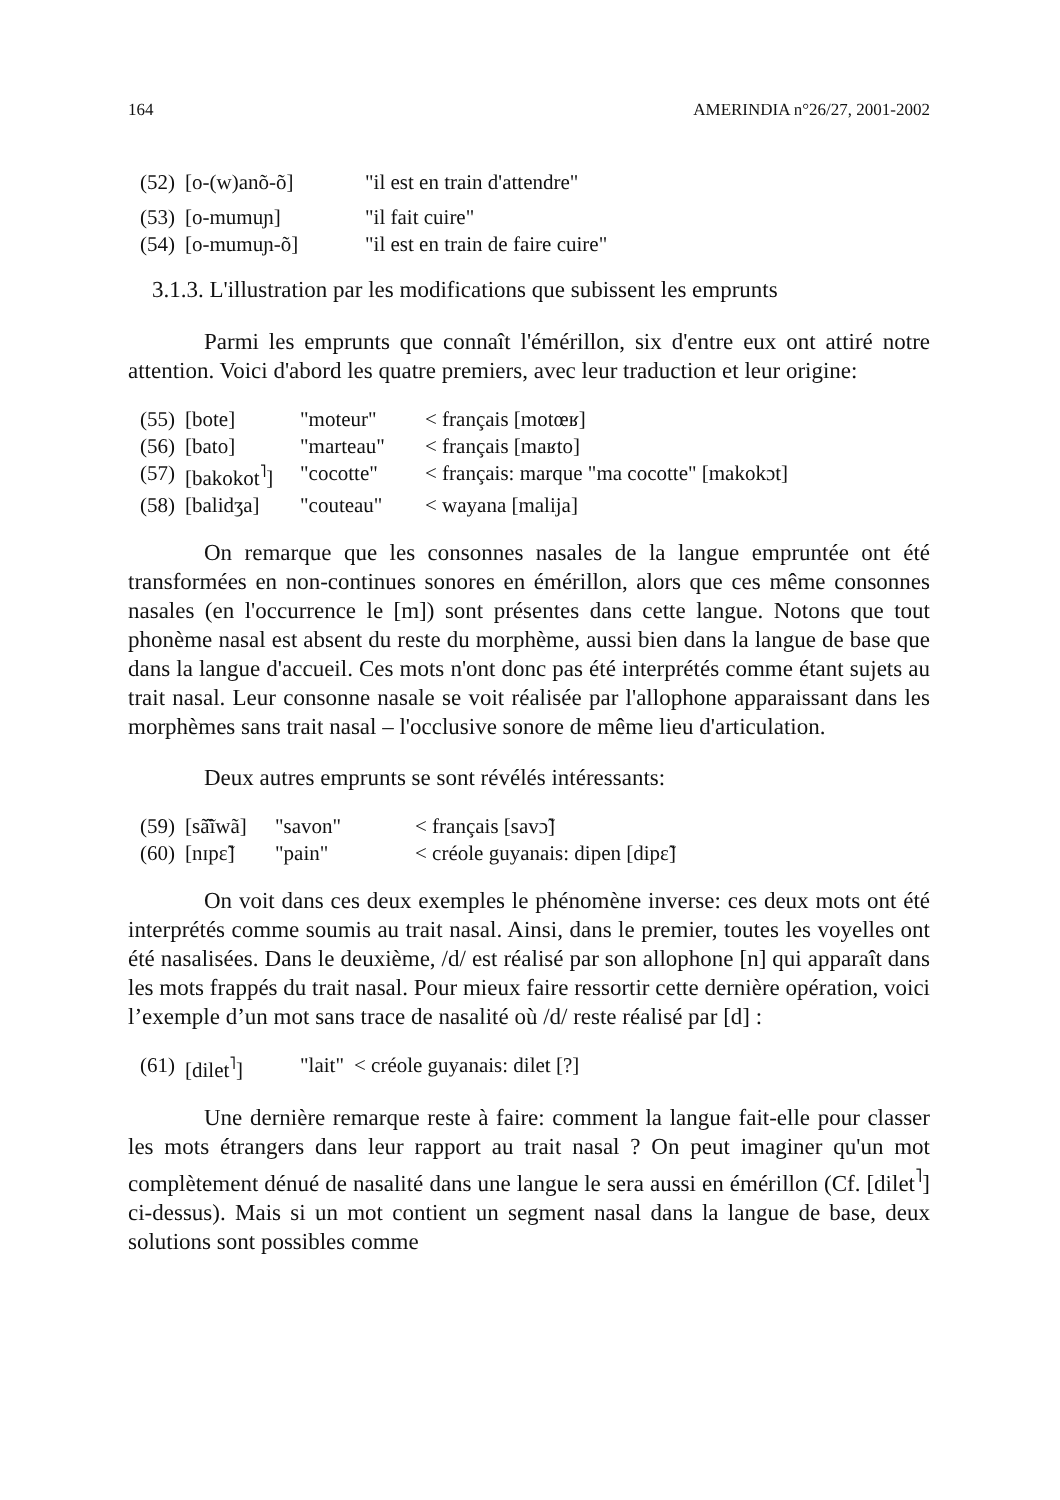164 AMERINDIA n°26/27, 2001-2002
| (52) | [o-(w)anõ-õ] | "il est en train d'attendre" |
| (53) | [o-mumuɲ] | "il fait cuire" |
| (54) | [o-mumuɲ-õ] | "il est en train de faire cuire" |
3.1.3. L'illustration par les modifications que subissent les emprunts
Parmi les emprunts que connaît l'émérillon, six d'entre eux ont attiré notre attention. Voici d'abord les quatre premiers, avec leur traduction et leur origine:
| (55) | [bote] | "moteur" | < français [motœʁ] |
| (56) | [bato] | "marteau" | < français [maʁto] |
| (57) | [bakokot<sup>˥</sup>] | "cocotte" | < français: marque "ma cocotte" [makokɔt] |
| (58) | [balidʒa] | "couteau" | < wayana [malija] |
On remarque que les consonnes nasales de la langue empruntée ont été transformées en non-continues sonores en émérillon, alors que ces même consonnes nasales (en l'occurrence le [m]) sont présentes dans cette langue. Notons que tout phonème nasal est absent du reste du morphème, aussi bien dans la langue de base que dans la langue d'accueil. Ces mots n'ont donc pas été interprétés comme étant sujets au trait nasal. Leur consonne nasale se voit réalisée par l'allophone apparaissant dans les morphèmes sans trait nasal – l'occlusive sonore de même lieu d'articulation.
Deux autres emprunts se sont révélés intéressants:
| (59) | [sã͂ĩwã] | "savon" | < français [savɔ̃] |
| (60) | [nɪpɛ̃] | "pain" | < créole guyanais: dipen [dipɛ̃] |
On voit dans ces deux exemples le phénomène inverse: ces deux mots ont été interprétés comme soumis au trait nasal. Ainsi, dans le premier, toutes les voyelles ont été nasalisées. Dans le deuxième, /d/ est réalisé par son allophone [n] qui apparaît dans les mots frappés du trait nasal. Pour mieux faire ressortir cette dernière opération, voici l’exemple d’un mot sans trace de nasalité où /d/ reste réalisé par [d] :
| (61) | [dilet<sup>˥</sup>] | "lait" | < créole guyanais: dilet [?] |
Une dernière remarque reste à faire: comment la langue fait-elle pour classer les mots étrangers dans leur rapport au trait nasal ? On peut imaginer qu'un mot complètement dénué de nasalité dans une langue le sera aussi en émérillon (Cf. [dilet<sup>˥</sup>] ci-dessus). Mais si un mot contient un segment nasal dans la langue de base, deux solutions sont possibles comme